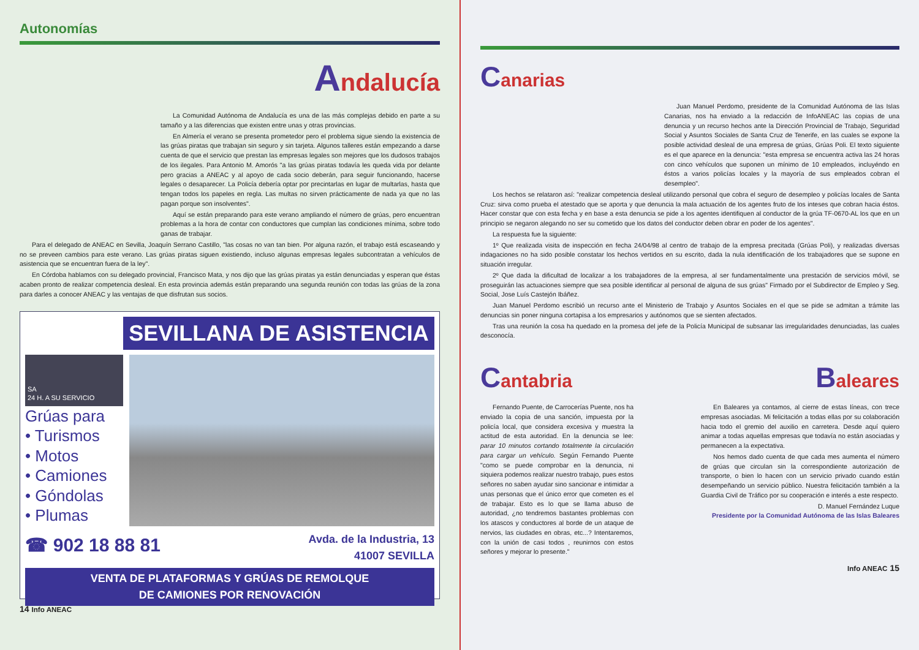Autonomías
Andalucía
La Comunidad Autónoma de Andalucía es una de las más complejas debido en parte a su tamaño y a las diferencias que existen entre unas y otras provincias.
En Almería el verano se presenta prometedor pero el problema sigue siendo la existencia de las grúas piratas que trabajan sin seguro y sin tarjeta. Algunos talleres están empezando a darse cuenta de que el servicio que prestan las empresas legales son mejores que los dudosos trabajos de los ilegales. Para Antonio M. Amorós "a las grúas piratas todavía les queda vida por delante pero gracias a ANEAC y al apoyo de cada socio deberán, para seguir funcionando, hacerse legales o desaparecer. La Policía debería optar por precintarlas en lugar de multarlas, hasta que tengan todos los papeles en regla. Las multas no sirven prácticamente de nada ya que no las pagan porque son insolventes".
Aquí se están preparando para este verano ampliando el número de grúas, pero encuentran problemas a la hora de contar con conductores que cumplan las condiciones mínima, sobre todo ganas de trabajar.
Para el delegado de ANEAC en Sevilla, Joaquín Serrano Castillo, "las cosas no van tan bien. Por alguna razón, el trabajo está escaseando y no se preveen cambios para este verano. Las grúas piratas siguen existiendo, incluso algunas empresas legales subcontratan a vehículos de asistencia que se encuentran fuera de la ley".
En Córdoba hablamos con su delegado provincial, Francisco Mata, y nos dijo que las grúas piratas ya están denunciadas y esperan que éstas acaben pronto de realizar competencia desleal. En esta provincia además están preparando una segunda reunión con todas las grúas de la zona para darles a conocer ANEAC y las ventajas de que disfrutan sus socios.
SEVILLANA DE ASISTENCIA
SA
24 H. A SU SERVICIO
Grúas para
• Turismos
• Motos
• Camiones
• Góndolas
• Plumas
☎ 902 18 88 81 Avda. de la Industria, 13
41007 SEVILLA
VENTA DE PLATAFORMAS Y GRÚAS DE REMOLQUE
DE CAMIONES POR RENOVACIÓN
14 Info ANEAC
Canarias
Juan Manuel Perdomo, presidente de la Comunidad Autónoma de las Islas Canarias, nos ha enviado a la redacción de InfoANEAC las copias de una denuncia y un recurso hechos ante la Dirección Provincial de Trabajo, Seguridad Social y Asuntos Sociales de Santa Cruz de Tenerife, en las cuales se expone la posible actividad desleal de una empresa de grúas, Grúas Poli. El texto siguiente es el que aparece en la denuncia: "esta empresa se encuentra activa las 24 horas con cinco vehículos que suponen un mínimo de 10 empleados, incluyéndo en éstos a varios policías locales y la mayoría de sus empleados cobran el desempleo".
Los hechos se relataron así: "realizar competencia desleal utilizando personal que cobra el seguro de desempleo y policías locales de Santa Cruz: sirva como prueba el atestado que se aporta y que denuncia la mala actuación de los agentes fruto de los inteses que cobran hacia éstos. Hacer constar que con esta fecha y en base a esta denuncia se pide a los agentes identifiquen al conductor de la grúa TF-0670-AL los que en un principio se negaron alegando no ser su cometido que los datos del conductor deben obrar en poder de los agentes".
La respuesta fue la siguiente:
1º Que realizada visita de inspección en fecha 24/04/98 al centro de trabajo de la empresa precitada (Grúas Poli), y realizadas diversas indagaciones no ha sido posible constatar los hechos vertidos en su escrito, dada la nula identificación de los trabajadores que se supone en situación irregular.
2º Que dada la dificultad de localizar a los trabajadores de la empresa, al ser fundamentalmente una prestación de servicios móvil, se proseguirán las actuaciones siempre que sea posible identificar al personal de alguna de sus grúas" Firmado por el Subdirector de Empleo y Seg. Social, Jose Luís Castejón Ibáñez.
Juan Manuel Perdomo escribió un recurso ante el Ministerio de Trabajo y Asuntos Sociales en el que se pide se admitan a trámite las denuncias sin poner ninguna cortapisa a los empresarios y autónomos que se sienten afectados.
Tras una reunión la cosa ha quedado en la promesa del jefe de la Policía Municipal de subsanar las irregularidades denunciadas, las cuales desconocía.
Cantabria
Fernando Puente, de Carrocerías Puente, nos ha enviado la copia de una sanción, impuesta por la policía local, que considera excesiva y muestra la actitud de esta autoridad. En la denuncia se lee: parar 10 minutos cortando totalmente la circulación para cargar un vehículo. Según Fernando Puente "como se puede comprobar en la denuncia, ni siquiera podemos realizar nuestro trabajo, pues estos señores no saben ayudar sino sancionar e intimidar a unas personas que el único error que cometen es el de trabajar. Esto es lo que se llama abuso de autoridad, ¿no tendremos bastantes problemas con los atascos y conductores al borde de un ataque de nervios, las ciudades en obras, etc...? Intentaremos, con la unión de casi todos , reunirnos con estos señores y mejorar lo presente."
Baleares
En Baleares ya contamos, al cierre de estas líneas, con trece empresas asociadas. Mi felicitación a todas ellas por su colaboración hacia todo el gremio del auxilio en carretera. Desde aquí quiero animar a todas aquellas empresas que todavía no están asociadas y permanecen a la expectativa.
Nos hemos dado cuenta de que cada mes aumenta el número de grúas que circulan sin la correspondiente autorización de transporte, o bien lo hacen con un servicio privado cuando están desempeñando un servicio público. Nuestra felicitación también a la Guardia Civil de Tráfico por su cooperación e interés a este respecto.
D. Manuel Fernández Luque
Presidente por la Comunidad Autónoma de las Islas Baleares
Info ANEAC 15